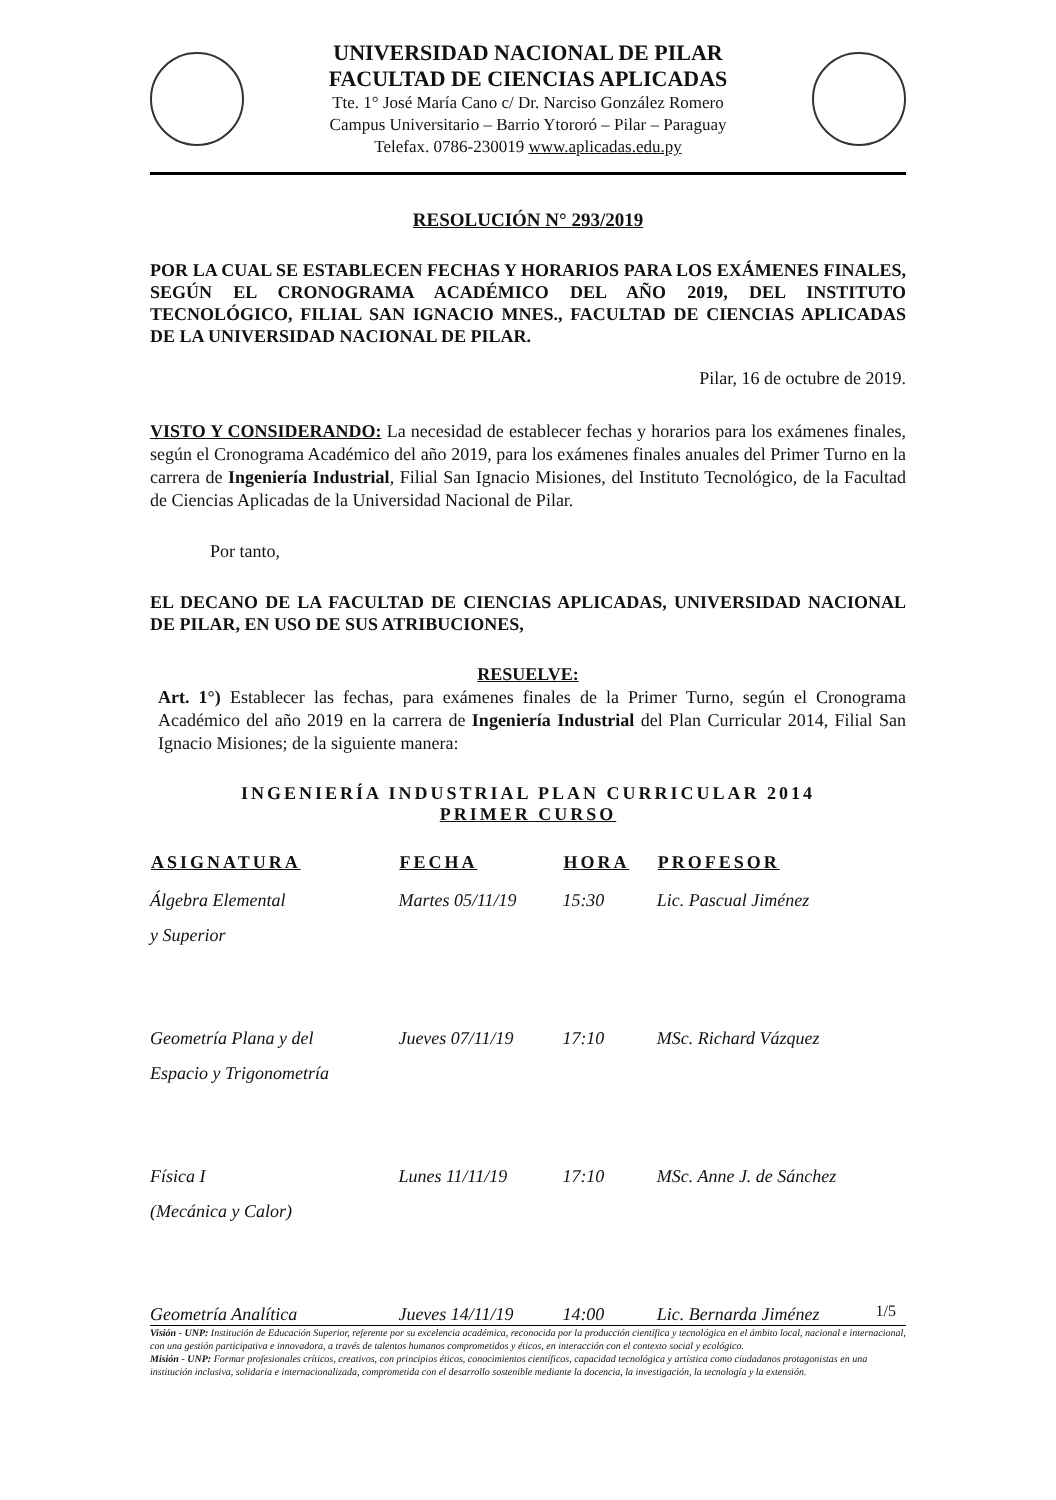UNIVERSIDAD NACIONAL DE PILAR
FACULTAD DE CIENCIAS APLICADAS
Tte. 1° José María Cano c/ Dr. Narciso González Romero
Campus Universitario – Barrio Ytororó – Pilar – Paraguay
Telefax. 0786-230019 www.aplicadas.edu.py
RESOLUCIÓN N° 293/2019
POR LA CUAL SE ESTABLECEN FECHAS Y HORARIOS PARA LOS EXÁMENES FINALES, SEGÚN EL CRONOGRAMA ACADÉMICO DEL AÑO 2019, DEL INSTITUTO TECNOLÓGICO, FILIAL SAN IGNACIO MNES., FACULTAD DE CIENCIAS APLICADAS DE LA UNIVERSIDAD NACIONAL DE PILAR.
Pilar, 16 de octubre de 2019.
VISTO Y CONSIDERANDO: La necesidad de establecer fechas y horarios para los exámenes finales, según el Cronograma Académico del año 2019, para los exámenes finales anuales del Primer Turno en la carrera de Ingeniería Industrial, Filial San Ignacio Misiones, del Instituto Tecnológico, de la Facultad de Ciencias Aplicadas de la Universidad Nacional de Pilar.
Por tanto,
EL DECANO DE LA FACULTAD DE CIENCIAS APLICADAS, UNIVERSIDAD NACIONAL DE PILAR, EN USO DE SUS ATRIBUCIONES,
RESUELVE:
Art. 1°) Establecer las fechas, para exámenes finales de la Primer Turno, según el Cronograma Académico del año 2019 en la carrera de Ingeniería Industrial del Plan Curricular 2014, Filial San Ignacio Misiones; de la siguiente manera:
INGENIERÍA INDUSTRIAL PLAN CURRICULAR 2014
PRIMER CURSO
| ASIGNATURA | FECHA | HORA | PROFESOR |
| --- | --- | --- | --- |
| Álgebra Elemental y Superior | Martes 05/11/19 | 15:30 | Lic. Pascual Jiménez |
| Geometría Plana y del Espacio y Trigonometría | Jueves 07/11/19 | 17:10 | MSc. Richard Vázquez |
| Física I (Mecánica y Calor) | Lunes 11/11/19 | 17:10 | MSc. Anne J. de Sánchez |
| Geometría Analítica | Jueves 14/11/19 | 14:00 | Lic. Bernarda Jiménez |
1/5
Visión - UNP: Institución de Educación Superior, referente por su excelencia académica, reconocida por la producción científica y tecnológica en el ámbito local, nacional e internacional, con una gestión participativa e innovadora, a través de talentos humanos comprometidos y éticos, en interacción con el contexto social y ecológico.
Misión - UNP: Formar profesionales críticos, creativos, con principios éticos, conocimientos científicos, capacidad tecnológica y artística como ciudadanos protagonistas en una institución inclusiva, solidaria e internacionalizada, comprometida con el desarrollo sostenible mediante la docencia, la investigación, la tecnología y la extensión.